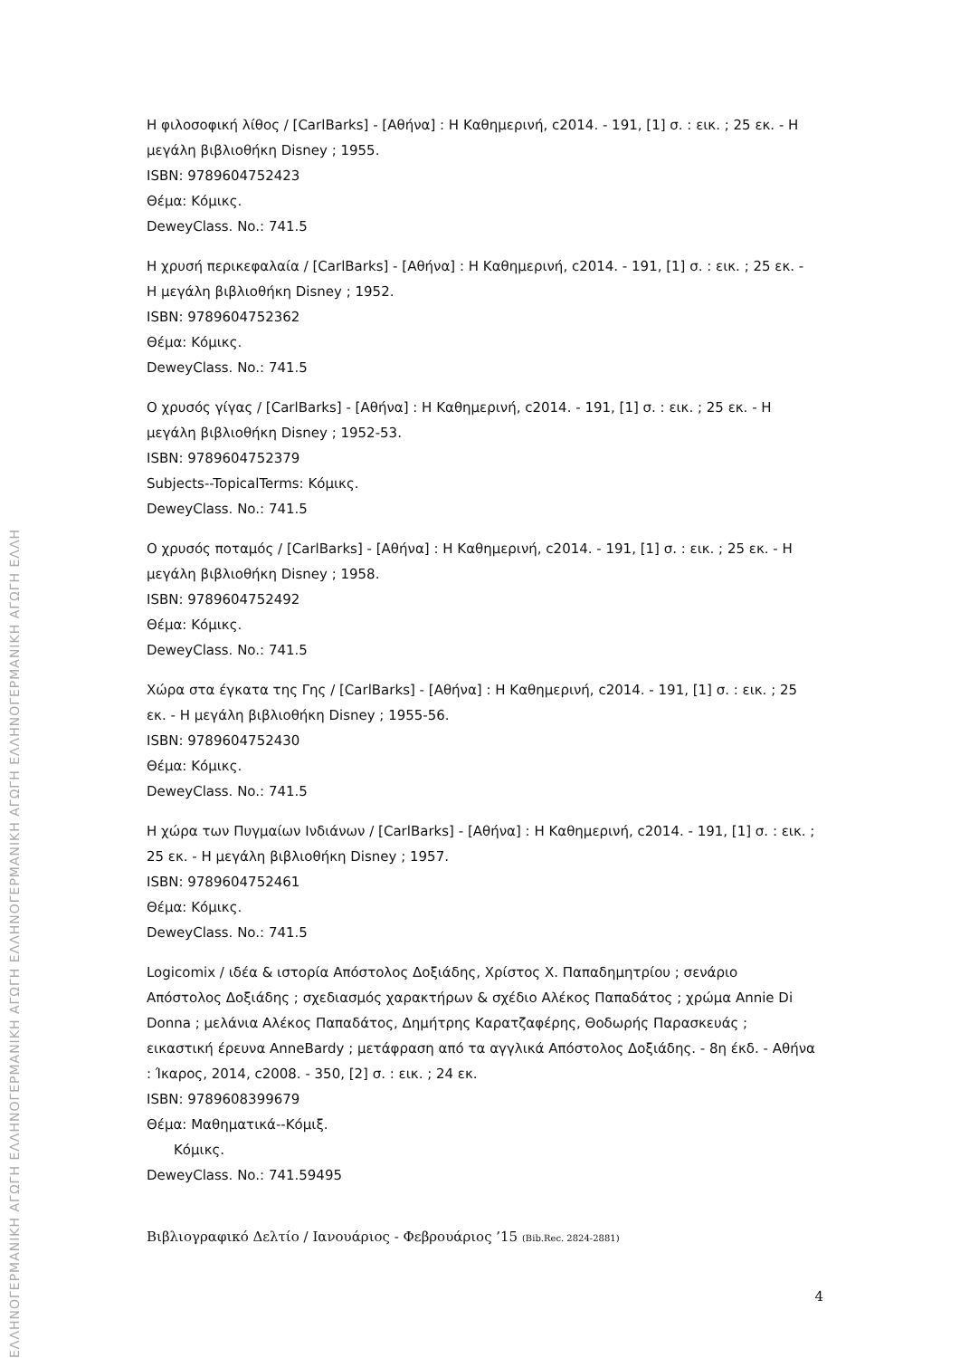ΕΛΛΗΝΟΓΕΡΜΑΝΙΚΗ ΑΓΩΓΗ ΕΛΛΗΝΟΓΕΡΜΑΝΙΚΗ ΑΓΩΓΗ ΕΛΛΗΝΟΓΕΡΜΑΝΙΚΗ ΑΓΩΓΗ ΕΛΛΗΝΟΓΕΡΜΑΝΙΚΗ ΑΓΩΓΗ ΕΛΛΗ
Η φιλοσοφική λίθος / [CarlBarks] - [Αθήνα] : Η Καθημερινή, c2014. - 191, [1] σ. : εικ. ; 25 εκ. - Η μεγάλη βιβλιοθήκη Disney ; 1955.
ISBN: 9789604752423
Θέμα: Κόμικς.
DeweyClass. No.: 741.5
Η χρυσή περικεφαλαία / [CarlBarks] - [Αθήνα] : Η Καθημερινή, c2014. - 191, [1] σ. : εικ. ; 25 εκ. - Η μεγάλη βιβλιοθήκη Disney ; 1952.
ISBN: 9789604752362
Θέμα: Κόμικς.
DeweyClass. No.: 741.5
Ο χρυσός γίγας / [CarlBarks] - [Αθήνα] : Η Καθημερινή, c2014. - 191, [1] σ. : εικ. ; 25 εκ. - Η μεγάλη βιβλιοθήκη Disney ; 1952-53.
ISBN: 9789604752379
Subjects--TopicalTerms: Κόμικς.
DeweyClass. No.: 741.5
Ο χρυσός ποταμός / [CarlBarks] - [Αθήνα] : Η Καθημερινή, c2014. - 191, [1] σ. : εικ. ; 25 εκ. - Η μεγάλη βιβλιοθήκη Disney ; 1958.
ISBN: 9789604752492
Θέμα: Κόμικς.
DeweyClass. No.: 741.5
Χώρα στα έγκατα της Γης / [CarlBarks] - [Αθήνα] : Η Καθημερινή, c2014. - 191, [1] σ. : εικ. ; 25 εκ. - Η μεγάλη βιβλιοθήκη Disney ; 1955-56.
ISBN: 9789604752430
Θέμα: Κόμικς.
DeweyClass. No.: 741.5
Η χώρα των Πυγμαίων Ινδιάνων / [CarlBarks] - [Αθήνα] : Η Καθημερινή, c2014. - 191, [1] σ. : εικ. ; 25 εκ. - Η μεγάλη βιβλιοθήκη Disney ; 1957.
ISBN: 9789604752461
Θέμα: Κόμικς.
DeweyClass. No.: 741.5
Logicomix / ιδέα & ιστορία Απόστολος Δοξιάδης, Χρίστος Χ. Παπαδημητρίου ; σενάριο Απόστολος Δοξιάδης ; σχεδιασμός χαρακτήρων & σχέδιο Αλέκος Παπαδάτος ; χρώμα Annie Di Donna ; μελάνια Αλέκος Παπαδάτος, Δημήτρης Καρατζαφέρης, Θοδωρής Παρασκευάς ; εικαστική έρευνα AnneBardy ; μετάφραση από τα αγγλικά Απόστολος Δοξιάδης. - 8η έκδ. - Αθήνα : Ίκαρος, 2014, c2008. - 350, [2] σ. : εικ. ; 24 εκ.
ISBN: 9789608399679
Θέμα: Μαθηματικά--Κόμιξ.
Κόμικς.
DeweyClass. No.: 741.59495
Βιβλιογραφικό Δελτίο / Ιανουάριος - Φεβρουάριος ’15 (Bib.Rec. 2824-2881)
4